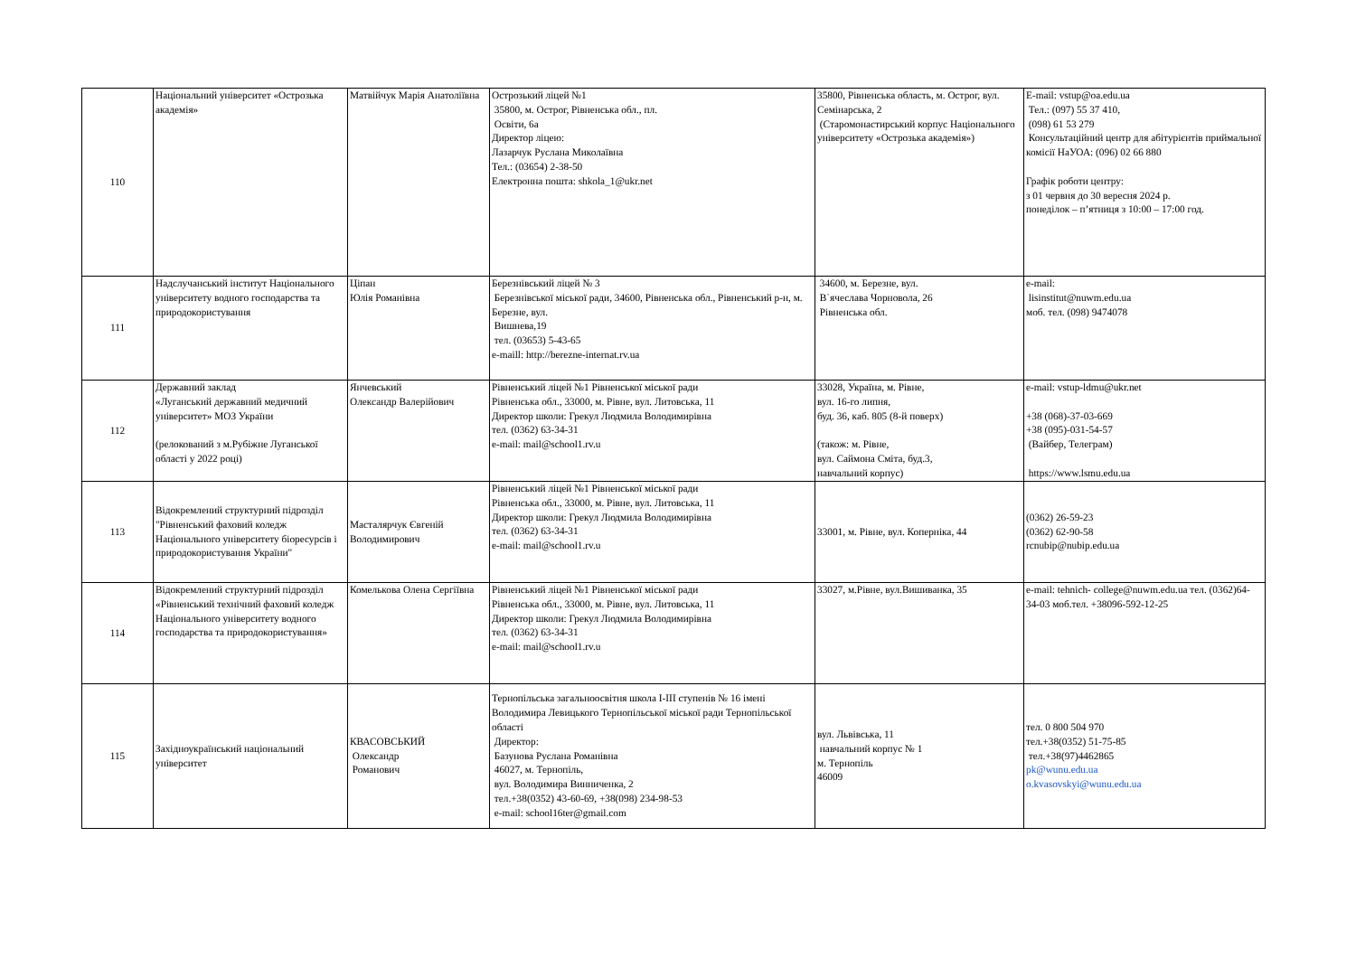| 110 | Національний університет «Острозька академія» | Матвійчук Марія Анатоліївна | Острозький ліцей №1 35800, м. Острог, Рівненська обл., пл. Освіти, 6а Директор ліцею: Лазарчук Руслана Миколаївна Тел.: (03654) 2-38-50 Електронна пошта: shkola_1@ukr.net | 35800, Рівненська область, м. Острог, вул. Семінарська, 2 (Старомонастирський корпус Національного університету «Острозька академія») | E-mail: vstup@oa.edu.ua Тел.: (097) 55 37 410, (098) 61 53 279 Консультаційний центр для абітурієнтів приймальної комісії НаУОА: (096) 02 66 880 Графік роботи центру: з 01 червня до 30 вересня 2024 р. понеділок – п’ятниця з 10:00 – 17:00 год. |
| 111 | Надслучанський інститут Національного університету водного господарства та природокористування | Ціпан Юлія Романівна | Березнівський ліцей № 3 Березнівської міської ради, 34600, Рівненська обл., Рівненський р-н, м. Березне, вул. Вишнева,19 тел. (03653) 5-43-65 e-maill: http://berezne-internat.rv.ua | 34600, м. Березне, вул. В`ячеслава Чорновола, 26 Рівненська обл. | e-mail: lisinstitut@nuwm.edu.ua моб. тел. (098) 9474078 |
| 112 | Державний заклад «Луганський державний медичний університет» МОЗ України (релокований з м.Рубіжне Луганської області у 2022 році) | Янчевський Олександр Валерійович | Рівненський ліцей №1 Рівненської міської ради Рівненська обл., 33000, м. Рівне, вул. Литовська, 11 Директор школи: Грекул Людмила Володимирівна тел. (0362) 63-34-31 e-mail: mail@school1.rv.u | 33028, Україна, м. Рівне, вул. 16-го липня, буд. 36, каб. 805 (8-й поверх) (також: м. Рівне, вул. Саймона Сміта, буд.3, навчальний корпус) | e-mail: vstup-ldmu@ukr.net +38 (068)-37-03-669 +38 (095)-031-54-57 (Вайбер, Телеграм) https://www.lsmu.edu.ua |
| 113 | Відокремлений структурний підрозділ "Рівненський фаховий коледж Національного університету біоресурсів і природокористування України" | Масталярчук Євгеній Володимирович | Рівненський ліцей №1 Рівненської міської ради Рівненська обл., 33000, м. Рівне, вул. Литовська, 11 Директор школи: Грекул Людмила Володимирівна тел. (0362) 63-34-31 e-mail: mail@school1.rv.u | 33001, м. Рівне, вул. Коперніка, 44 | (0362) 26-59-23 (0362) 62-90-58 rcnubip@nubip.edu.ua |
| 114 | Відокремлений структурний підрозділ «Рівненський технічний фаховий коледж Національного університету водного господарства та природокористування» | Комелькова Олена Сергіївна | Рівненський ліцей №1 Рівненської міської ради Рівненська обл., 33000, м. Рівне, вул. Литовська, 11 Директор школи: Грекул Людмила Володимирівна тел. (0362) 63-34-31 e-mail: mail@school1.rv.u | 33027, м.Рівне, вул.Вишиванка, 35 | e-mail: tehnich- college@nuwm.edu.ua тел. (0362)64-34-03 моб.тел. +38096-592-12-25 |
| 115 | Західноукраїнський національний університет | КВАСОВСЬКИЙ Олександр Романович | Тернопільська загальноосвітня школа І-ІІІ ступенів № 16 імені Володимира Левицького Тернопільської міської ради Тернопільської області Директор: Базунова Руслана Романівна 46027, м. Тернопіль, вул. Володимира Винниченка, 2 тел.+38(0352) 43-60-69, +38(098) 234-98-53 e-mail: school16ter@gmail.com | вул. Львівська, 11 навчальний корпус № 1 м. Тернопіль 46009 | тел. 0 800 504 970 тел.+38(0352) 51-75-85 тел.+38(97)4462865 pk@wunu.edu.ua o.kvasovskyi@wunu.edu.ua |